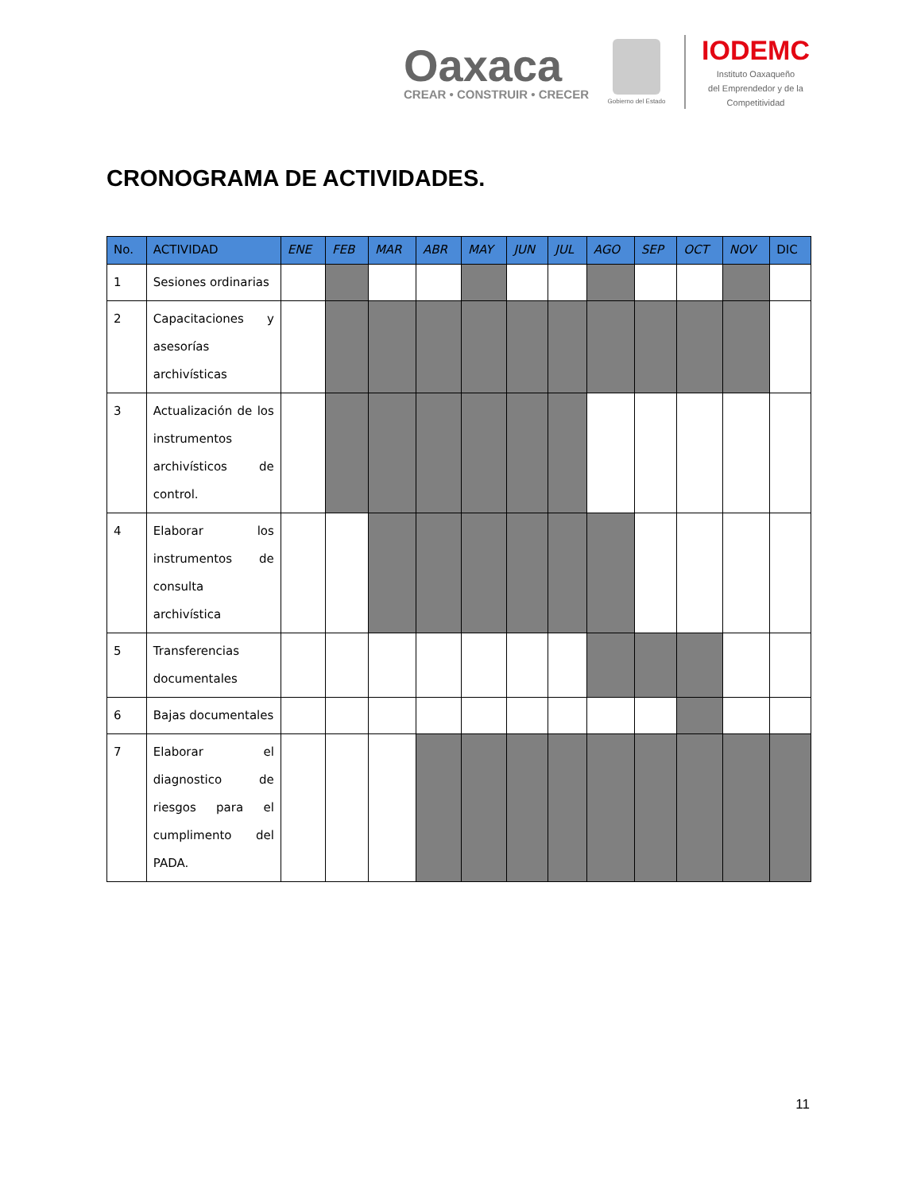Oaxaca
CREAR • CONSTRUIR • CRECER
Gobierno del Estado
IODEMC
Instituto Oaxaqueño
del Emprendedor y de la
Competitividad
CRONOGRAMA DE ACTIVIDADES.
| No. | ACTIVIDAD | ENE | FEB | MAR | ABR | MAY | JUN | JUL | AGO | SEP | OCT | NOV | DIC |
| --- | --- | --- | --- | --- | --- | --- | --- | --- | --- | --- | --- | --- | --- |
| 1 | Sesiones ordinarias | | | | | | | | | | | | |
| 2 | Capacitaciones y asesorías archivísticas | | | | | | | | | | | | |
| 3 | Actualización de los instrumentos archivísticos de control. | | | | | | | | | | | | |
| 4 | Elaborar los instrumentos de consulta archivística | | | | | | | | | | | | |
| 5 | Transferencias documentales | | | | | | | | | | | | |
| 6 | Bajas documentales | | | | | | | | | | | | |
| 7 | Elaborar el diagnostico de riesgos para el cumplimento del PADA. | | | | | | | | | | | | |
11